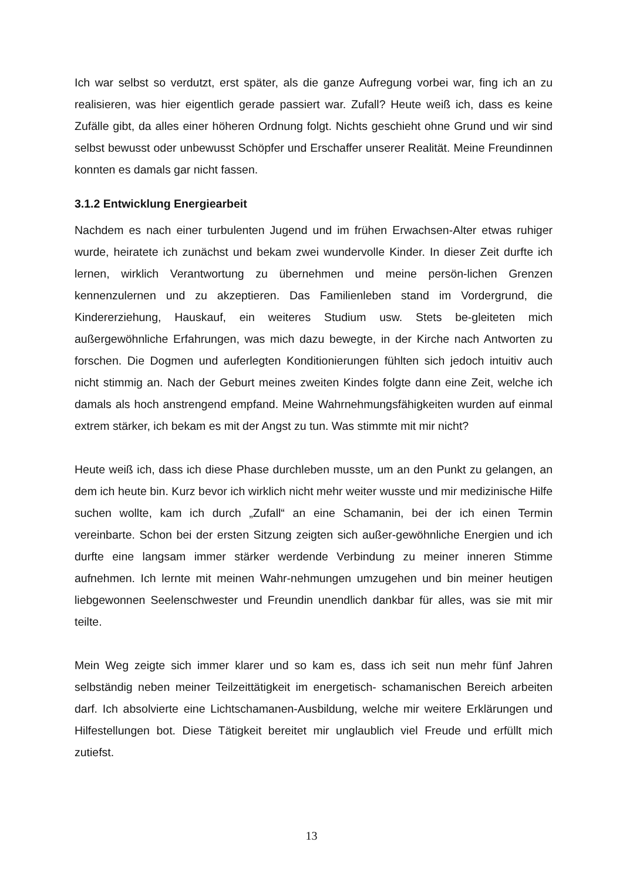Ich war selbst so verdutzt, erst später, als die ganze Aufregung vorbei war, fing ich an zu realisieren, was hier eigentlich gerade passiert war. Zufall? Heute weiß ich, dass es keine Zufälle gibt, da alles einer höheren Ordnung folgt. Nichts geschieht ohne Grund und wir sind selbst bewusst oder unbewusst Schöpfer und Erschaffer unserer Realität. Meine Freundinnen konnten es damals gar nicht fassen.
3.1.2 Entwicklung Energiearbeit
Nachdem es nach einer turbulenten Jugend und im frühen Erwachsen-Alter etwas ruhiger wurde, heiratete ich zunächst und bekam zwei wundervolle Kinder. In dieser Zeit durfte ich lernen, wirklich Verantwortung zu übernehmen und meine persön-lichen Grenzen kennenzulernen und zu akzeptieren. Das Familienleben stand im Vordergrund, die Kindererziehung, Hauskauf, ein weiteres Studium usw. Stets be-gleiteten mich außergewöhnliche Erfahrungen, was mich dazu bewegte, in der Kirche nach Antworten zu forschen. Die Dogmen und auferlegten Konditionierungen fühlten sich jedoch intuitiv auch nicht stimmig an. Nach der Geburt meines zweiten Kindes folgte dann eine Zeit, welche ich damals als hoch anstrengend empfand. Meine Wahrnehmungsfähigkeiten wurden auf einmal extrem stärker, ich bekam es mit der Angst zu tun. Was stimmte mit mir nicht?
Heute weiß ich, dass ich diese Phase durchleben musste, um an den Punkt zu gelangen, an dem ich heute bin. Kurz bevor ich wirklich nicht mehr weiter wusste und mir medizinische Hilfe suchen wollte, kam ich durch „Zufall“ an eine Schamanin, bei der ich einen Termin vereinbarte. Schon bei der ersten Sitzung zeigten sich außer-gewöhnliche Energien und ich durfte eine langsam immer stärker werdende Verbindung zu meiner inneren Stimme aufnehmen. Ich lernte mit meinen Wahr-nehmungen umzugehen und bin meiner heutigen liebgewonnen Seelenschwester und Freundin unendlich dankbar für alles, was sie mit mir teilte.
Mein Weg zeigte sich immer klarer und so kam es, dass ich seit nun mehr fünf Jahren selbständig neben meiner Teilzeittätigkeit im energetisch- schamanischen Bereich arbeiten darf. Ich absolvierte eine Lichtschamanen-Ausbildung, welche mir weitere Erklärungen und Hilfestellungen bot. Diese Tätigkeit bereitet mir unglaublich viel Freude und erfüllt mich zutiefst.
13